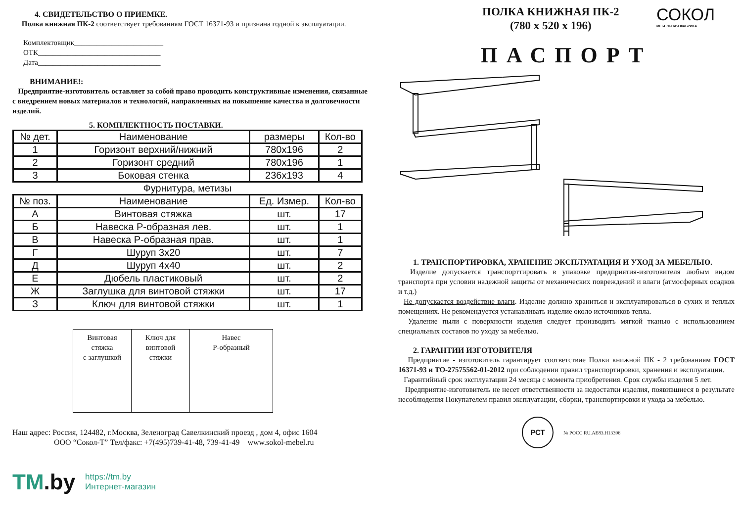4. СВИДЕТЕЛЬСТВО О ПРИЕМКЕ.
Полка книжная ПК-2 соответствует требованиям ГОСТ 16371-93 и признана годной к эксплуатации.
Комплектовщик________________________
ОТК_________________________________
Дата_________________________________
ВНИМАНИЕ!:
Предприятие-изготовитель оставляет за собой право проводить конструктивные изменения, связанные с внедрением новых материалов и технологий, направленных на повышение качества и долговечности изделий.
5. КОМПЛЕКТНОСТЬ ПОСТАВКИ.
| № дет. | Наименование | размеры | Кол-во |
| --- | --- | --- | --- |
| 1 | Горизонт верхний/нижний | 780x196 | 2 |
| 2 | Горизонт средний | 780x196 | 1 |
| 3 | Боковая стенка | 236x193 | 4 |
| Фурнитура, метизы | | | |
| № поз. | Наименование | Ед. Измер. | Кол-во |
| А | Винтовая стяжка | шт. | 17 |
| Б | Навеска Р-образная лев. | шт. | 1 |
| В | Навеска Р-образная прав. | шт. | 1 |
| Г | Шуруп 3x20 | шт. | 7 |
| Д | Шуруп 4x40 | шт. | 2 |
| Е | Дюбель пластиковый | шт. | 2 |
| Ж | Заглушка для винтовой стяжки | шт. | 17 |
| З | Ключ для винтовой стяжки | шт. | 1 |
| Винтовая стяжка с заглушкой | Ключ для винтовой стяжки | Навес Р-образный |
Наш адрес: Россия, 124482, г.Москва, Зеленоград Савелкинский проезд , дом 4, офис 1604
ООО “Сокол-Т” Тел/факс: +7(495)739-41-48, 739-41-49 www.sokol-mebel.ru
TM.by
https://tm.by
Интернет-магазин
ПОЛКА КНИЖНАЯ ПК-2
(780 х 520 х 196)
СОКОЛ
МЕБЕЛЬНАЯ ФАБРИКА
ПАСПОРТ
1. ТРАНСПОРТИРОВКА, ХРАНЕНИЕ ЭКСПЛУАТАЦИЯ И УХОД ЗА МЕБЕЛЬЮ.
Изделие допускается транспорттировать в упаковке предприятия-изготовителя любым видом транспорта при условии надежной защиты от механических повреждений и влаги (атмосферных осадков и т.д.)
Не допускается воздействие влаги. Изделие должно храниться и эксплуатироваться в сухих и теплых помещениях. Не рекомендуется устанавливать изделие около источников тепла.
Удаление пыли с поверхности изделия следует производить мягкой тканью с использованием специальных составов по уходу за мебелью.
2. ГАРАНТИИ ИЗГОТОВИТЕЛЯ
Предприятие - изготовитель гарантирует соответствие Полки книжной ПК - 2 требованиям ГОСТ 16371-93 и ТО-27575562-01-2012 при соблюдении правил транспортировки, хранения и эксплуатации.
Гарантийный срок эксплуатации 24 месяца с момента приобретения. Срок службы изделия 5 лет.
Предприятие-изготовитель не несет ответственности за недостатки изделия, появившиеся в результате несоблюдения Покупателем правил эксплуатации, сборки, транспортировки и ухода за мебелью.
РСТ
№ РОСС RU.АЕ83.Н13396